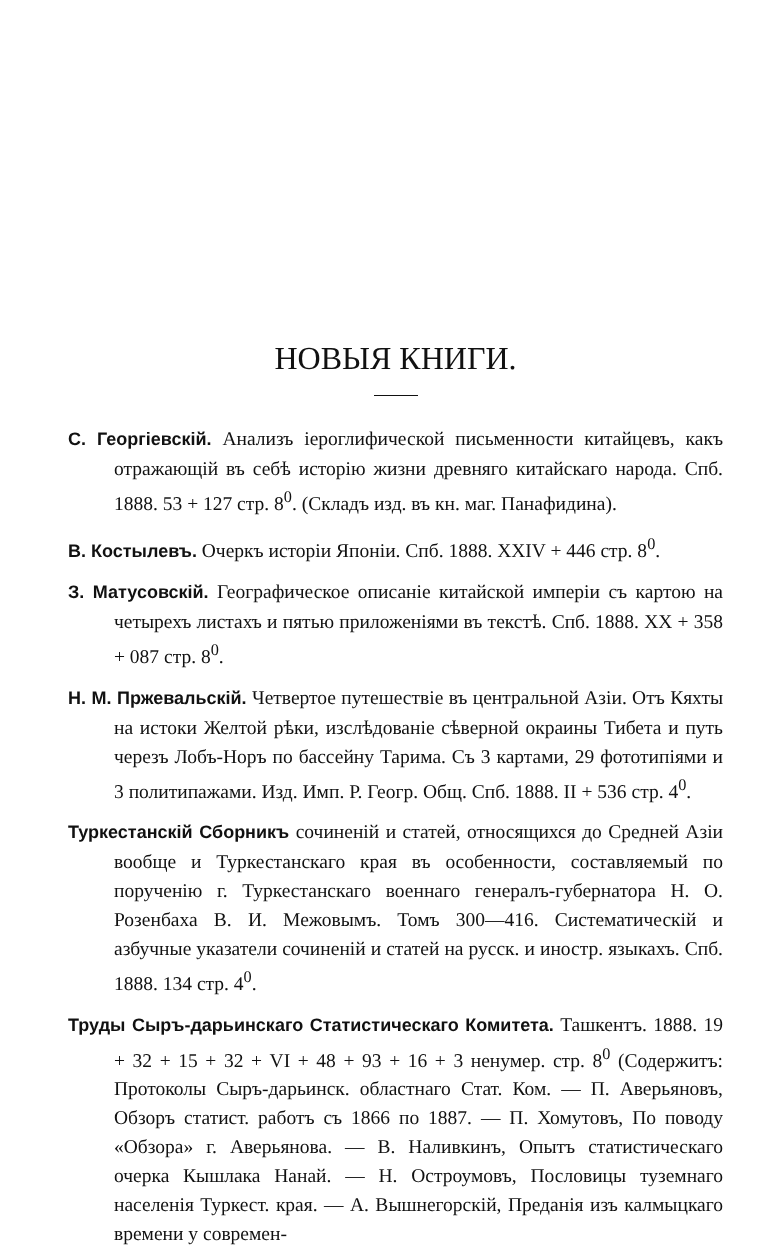НОВЫЯ КНИГИ.
С. Георгіевскій. Анализъ іероглифической письменности китайцевъ, какъ отражающій въ себѣ исторію жизни древняго китайскаго народа. Спб. 1888. 53 + 127 стр. 8<sup>0</sup>. (Складъ изд. въ кн. маг. Панафидина).
В. Костылевъ. Очеркъ исторіи Японіи. Спб. 1888. XXIV + 446 стр. 8<sup>0</sup>.
З. Матусовскій. Географическое описаніе китайской имперіи съ картою на четырехъ листахъ и пятью приложеніями въ текстѣ. Спб. 1888. XX + 358 + 087 стр. 8<sup>0</sup>.
Н. М. Пржевальскій. Четвертое путешествіе въ центральной Азіи. Отъ Кяхты на истоки Желтой рѣки, изслѣдованіе сѣверной окраины Тибета и путь черезъ Лобъ-Норъ по бассейну Тарима. Съ 3 картами, 29 фототипіями и 3 политипажами. Изд. Имп. Р. Геогр. Общ. Спб. 1888. II + 536 стр. 4<sup>0</sup>.
Туркестанскій Сборникъ сочиненій и статей, относящихся до Средней Азіи вообще и Туркестанскаго края въ особенности, составляемый по порученію г. Туркестанскаго военнаго генералъ-губернатора Н. О. Розенбаха В. И. Межовымъ. Томъ 300—416. Систематическій и азбучные указатели сочиненій и статей на русск. и иностр. языкахъ. Спб. 1888. 134 стр. 4<sup>0</sup>.
Труды Сыръ-дарьинскаго Статистическаго Комитета. Ташкентъ. 1888. 19 + 32 + 15 + 32 + VI + 48 + 93 + 16 + 3 ненумер. стр. 8<sup>0</sup> (Содержитъ: Протоколы Сыръ-дарьинск. областнаго Стат. Ком. — П. Аверьяновъ, Обзоръ статист. работъ съ 1866 по 1887. — П. Хомутовъ, По поводу «Обзора» г. Аверьянова. — В. Наливкинъ, Опытъ статистическаго очерка Кышлака Нанай. — Н. Остроумовъ, Пословицы туземнаго населенія Туркест. края. — А. Вышнегорскій, Преданія изъ калмыцкаго времени у современ-